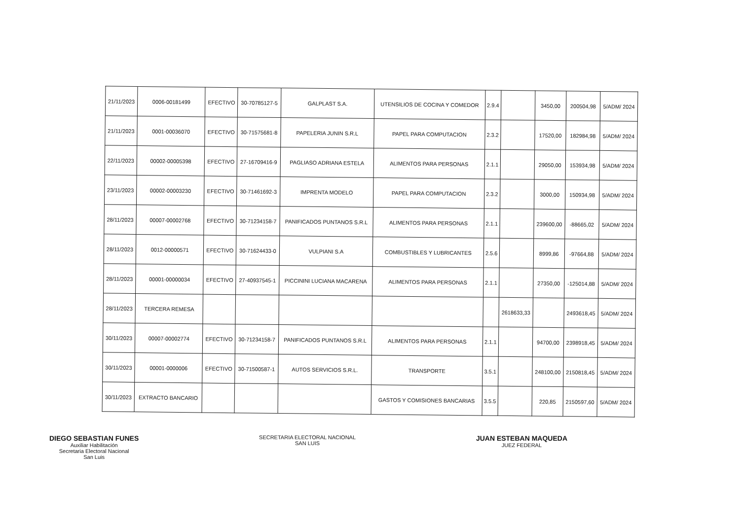| 21/11/2023 | 0006-00181499 | EFECTIVO | 30-70785127-5 | GALPLAST S.A. | UTENSILIOS DE COCINA Y COMEDOR | 2.9.4 | | 3450,00 | 200504,98 | 5/ADM/ 2024 |
| 21/11/2023 | 0001-00036070 | EFECTIVO | 30-71575681-8 | PAPELERIA JUNIN S.R.L | PAPEL PARA COMPUTACION | 2.3.2 | | 17520,00 | 182984,98 | 5/ADM/ 2024 |
| 22/11/2023 | 00002-00005398 | EFECTIVO | 27-16709416-9 | PAGLIASO ADRIANA ESTELA | ALIMENTOS PARA PERSONAS | 2.1.1 | | 29050,00 | 153934,98 | 5/ADM/ 2024 |
| 23/11/2023 | 00002-00003230 | EFECTIVO | 30-71461692-3 | IMPRENTA MODELO | PAPEL PARA COMPUTACION | 2.3.2 | | 3000,00 | 150934,98 | 5/ADM/ 2024 |
| 28/11/2023 | 00007-00002768 | EFECTIVO | 30-71234158-7 | PANIFICADOS PUNTANOS S.R.L | ALIMENTOS PARA PERSONAS | 2.1.1 | | 239600,00 | -88665,02 | 5/ADM/ 2024 |
| 28/11/2023 | 0012-00000571 | EFECTIVO | 30-71624433-0 | VULPIANI S.A | COMBUSTIBLES Y LUBRICANTES | 2.5.6 | | 8999,86 | -97664,88 | 5/ADM/ 2024 |
| 28/11/2023 | 00001-00000034 | EFECTIVO | 27-40937545-1 | PICCININI LUCIANA MACARENA | ALIMENTOS PARA PERSONAS | 2.1.1 | | 27350,00 | -125014,88 | 5/ADM/ 2024 |
| 28/11/2023 | TERCERA REMESA | | | | | | 2618633,33 | | 2493618,45 | 5/ADM/ 2024 |
| 30/11/2023 | 00007-00002774 | EFECTIVO | 30-71234158-7 | PANIFICADOS PUNTANOS S.R.L | ALIMENTOS PARA PERSONAS | 2.1.1 | | 94700,00 | 2398918,45 | 5/ADM/ 2024 |
| 30/11/2023 | 00001-0000006 | EFECTIVO | 30-71500587-1 | AUTOS SERVICIOS S.R.L. | TRANSPORTE | 3.5.1 | | 248100,00 | 2150818,45 | 5/ADM/ 2024 |
| 30/11/2023 | EXTRACTO BANCARIO | | | | GASTOS Y COMISIONES BANCARIAS | 3.5.5 | | 220,85 | 2150597,60 | 5/ADM/ 2024 |
DIEGO SEBASTIAN FUNES
Auxiliar Habilitación
Secretaria Electoral Nacional
San Luis
SECRETARIA ELECTORAL NACIONAL
SAN LUIS
JUAN ESTEBAN MAQUEDA
JUEZ FEDERAL